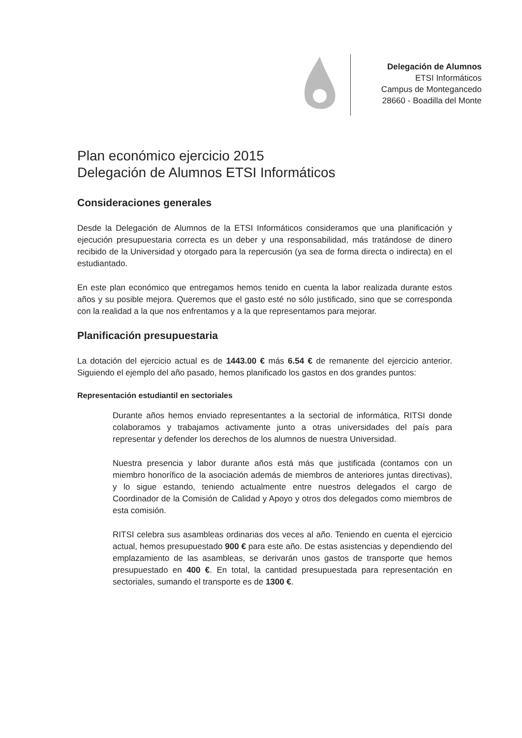Delegación de Alumnos
ETSI Informáticos
Campus de Montegancedo
28660 - Boadilla del Monte
Plan económico ejercicio 2015
Delegación de Alumnos ETSI Informáticos
Consideraciones generales
Desde la Delegación de Alumnos de la ETSI Informáticos consideramos que una planificación y ejecución presupuestaria correcta es un deber y una responsabilidad, más tratándose de dinero recibido de la Universidad y otorgado para la repercusión (ya sea de forma directa o indirecta) en el estudiantado.
En este plan económico que entregamos hemos tenido en cuenta la labor realizada durante estos años y su posible mejora. Queremos que el gasto esté no sólo justificado, sino que se corresponda con la realidad a la que nos enfrentamos y a la que representamos para mejorar.
Planificación presupuestaria
La dotación del ejercicio actual es de 1443.00 € más 6.54 € de remanente del ejercicio anterior. Siguiendo el ejemplo del año pasado, hemos planificado los gastos en dos grandes puntos:
Representación estudiantil en sectoriales
Durante años hemos enviado representantes a la sectorial de informática, RITSI donde colaboramos y trabajamos activamente junto a otras universidades del país para representar y defender los derechos de los alumnos de nuestra Universidad.
Nuestra presencia y labor durante años está más que justificada (contamos con un miembro honorífico de la asociación además de miembros de anteriores juntas directivas), y lo sigue estando, teniendo actualmente entre nuestros delegados el cargo de Coordinador de la Comisión de Calidad y Apoyo y otros dos delegados como miembros de esta comisión.
RITSI celebra sus asambleas ordinarias dos veces al año. Teniendo en cuenta el ejercicio actual, hemos presupuestado 900 € para este año. De estas asistencias y dependiendo del emplazamiento de las asambleas, se derivarán unos gastos de transporte que hemos presupuestado en 400 €. En total, la cantidad presupuestada para representación en sectoriales, sumando el transporte es de 1300 €.